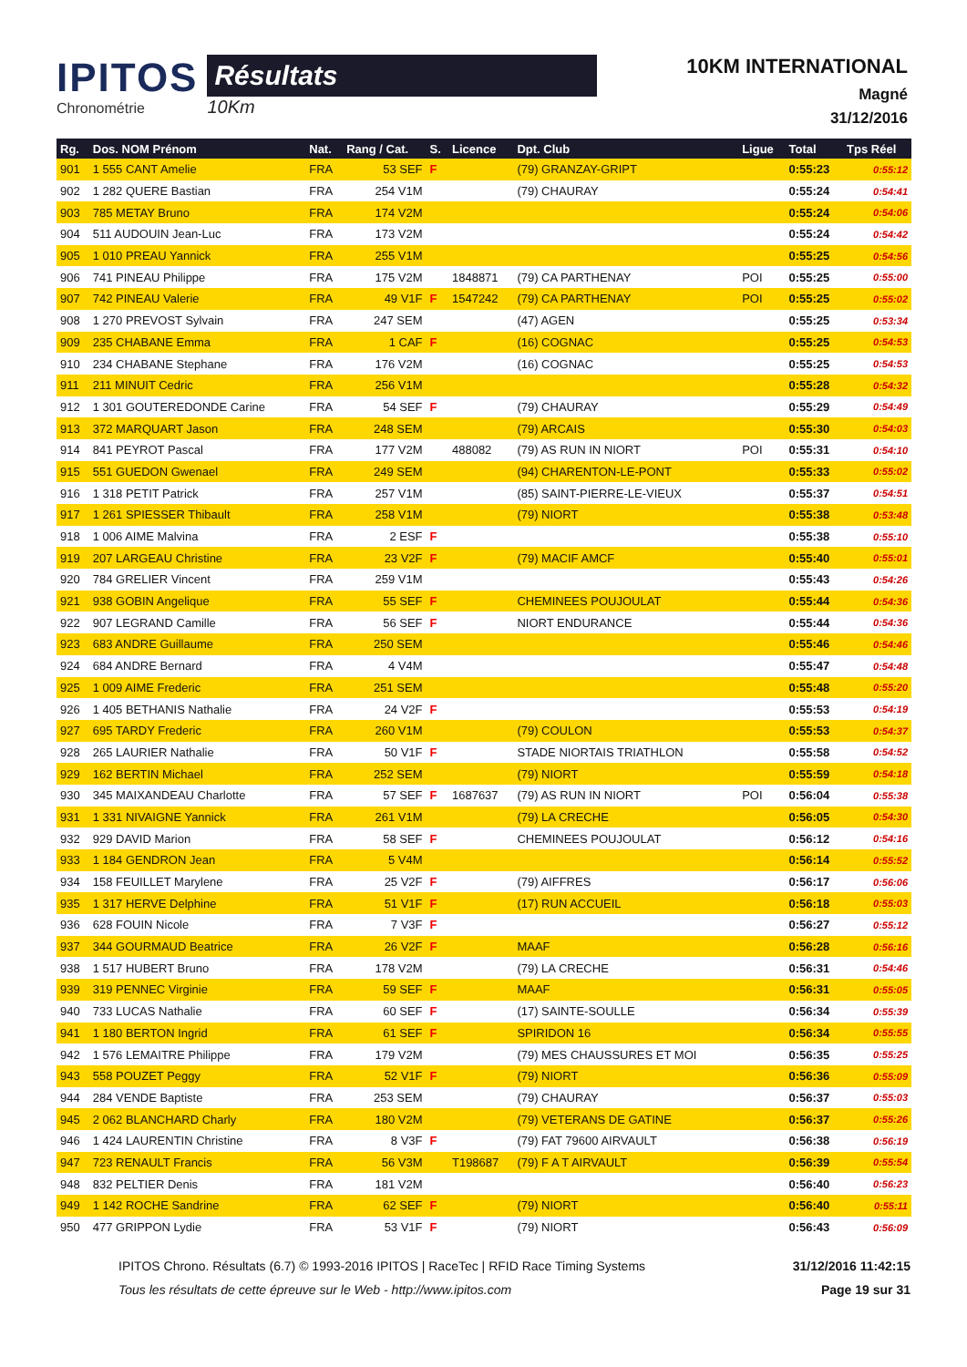IPITOS
Chronométrie
Résultats
10Km
10KM INTERNATIONAL
Magné
31/12/2016
| Rg. | Dos. NOM Prénom | Nat. | Rang / Cat. | S. | Licence | Dpt. Club | Ligue | Total | Tps Réel |
| --- | --- | --- | --- | --- | --- | --- | --- | --- | --- |
| 901 | 1 555 CANT Amelie | FRA | 53 SEF | F | | (79) GRANZAY-GRIPT | | 0:55:23 | 0:55:12 |
| 902 | 1 282 QUERE Bastian | FRA | 254 V1M | | | (79) CHAURAY | | 0:55:24 | 0:54:41 |
| 903 | 785 METAY Bruno | FRA | 174 V2M | | | | | 0:55:24 | 0:54:06 |
| 904 | 511 AUDOUIN Jean-Luc | FRA | 173 V2M | | | | | 0:55:24 | 0:54:42 |
| 905 | 1 010 PREAU Yannick | FRA | 255 V1M | | | | | 0:55:25 | 0:54:56 |
| 906 | 741 PINEAU Philippe | FRA | 175 V2M | | 1848871 | (79) CA PARTHENAY | POI | 0:55:25 | 0:55:00 |
| 907 | 742 PINEAU Valerie | FRA | 49 V1F | F | 1547242 | (79) CA PARTHENAY | POI | 0:55:25 | 0:55:02 |
| 908 | 1 270 PREVOST Sylvain | FRA | 247 SEM | | | (47) AGEN | | 0:55:25 | 0:53:34 |
| 909 | 235 CHABANE Emma | FRA | 1 CAF | F | | (16) COGNAC | | 0:55:25 | 0:54:53 |
| 910 | 234 CHABANE Stephane | FRA | 176 V2M | | | (16) COGNAC | | 0:55:25 | 0:54:53 |
| 911 | 211 MINUIT Cedric | FRA | 256 V1M | | | | | 0:55:28 | 0:54:32 |
| 912 | 1 301 GOUTEREDONDE Carine | FRA | 54 SEF | F | | (79) CHAURAY | | 0:55:29 | 0:54:49 |
| 913 | 372 MARQUART Jason | FRA | 248 SEM | | | (79) ARCAIS | | 0:55:30 | 0:54:03 |
| 914 | 841 PEYROT Pascal | FRA | 177 V2M | | 488082 | (79) AS RUN IN NIORT | POI | 0:55:31 | 0:54:10 |
| 915 | 551 GUEDON Gwenael | FRA | 249 SEM | | | (94) CHARENTON-LE-PONT | | 0:55:33 | 0:55:02 |
| 916 | 1 318 PETIT Patrick | FRA | 257 V1M | | | (85) SAINT-PIERRE-LE-VIEUX | | 0:55:37 | 0:54:51 |
| 917 | 1 261 SPIESSER Thibault | FRA | 258 V1M | | | (79) NIORT | | 0:55:38 | 0:53:48 |
| 918 | 1 006 AIME Malvina | FRA | 2 ESF | F | | | | 0:55:38 | 0:55:10 |
| 919 | 207 LARGEAU Christine | FRA | 23 V2F | F | | (79) MACIF AMCF | | 0:55:40 | 0:55:01 |
| 920 | 784 GRELIER Vincent | FRA | 259 V1M | | | | | 0:55:43 | 0:54:26 |
| 921 | 938 GOBIN Angelique | FRA | 55 SEF | F | | CHEMINEES POUJOULAT | | 0:55:44 | 0:54:36 |
| 922 | 907 LEGRAND Camille | FRA | 56 SEF | F | | NIORT ENDURANCE | | 0:55:44 | 0:54:36 |
| 923 | 683 ANDRE Guillaume | FRA | 250 SEM | | | | | 0:55:46 | 0:54:46 |
| 924 | 684 ANDRE Bernard | FRA | 4 V4M | | | | | 0:55:47 | 0:54:48 |
| 925 | 1 009 AIME Frederic | FRA | 251 SEM | | | | | 0:55:48 | 0:55:20 |
| 926 | 1 405 BETHANIS Nathalie | FRA | 24 V2F | F | | | | 0:55:53 | 0:54:19 |
| 927 | 695 TARDY Frederic | FRA | 260 V1M | | | (79) COULON | | 0:55:53 | 0:54:37 |
| 928 | 265 LAURIER Nathalie | FRA | 50 V1F | F | | STADE NIORTAIS TRIATHLON | | 0:55:58 | 0:54:52 |
| 929 | 162 BERTIN Michael | FRA | 252 SEM | | | (79) NIORT | | 0:55:59 | 0:54:18 |
| 930 | 345 MAIXANDEAU Charlotte | FRA | 57 SEF | F | 1687637 | (79) AS RUN IN NIORT | POI | 0:56:04 | 0:55:38 |
| 931 | 1 331 NIVAIGNE Yannick | FRA | 261 V1M | | | (79) LA CRECHE | | 0:56:05 | 0:54:30 |
| 932 | 929 DAVID Marion | FRA | 58 SEF | F | | CHEMINEES POUJOULAT | | 0:56:12 | 0:54:16 |
| 933 | 1 184 GENDRON Jean | FRA | 5 V4M | | | | | 0:56:14 | 0:55:52 |
| 934 | 158 FEUILLET Marylene | FRA | 25 V2F | F | | (79) AIFFRES | | 0:56:17 | 0:56:06 |
| 935 | 1 317 HERVE Delphine | FRA | 51 V1F | F | | (17) RUN ACCUEIL | | 0:56:18 | 0:55:03 |
| 936 | 628 FOUIN Nicole | FRA | 7 V3F | F | | | | 0:56:27 | 0:55:12 |
| 937 | 344 GOURMAUD Beatrice | FRA | 26 V2F | F | | MAAF | | 0:56:28 | 0:56:16 |
| 938 | 1 517 HUBERT Bruno | FRA | 178 V2M | | | (79) LA CRECHE | | 0:56:31 | 0:54:46 |
| 939 | 319 PENNEC Virginie | FRA | 59 SEF | F | | MAAF | | 0:56:31 | 0:55:05 |
| 940 | 733 LUCAS Nathalie | FRA | 60 SEF | F | | (17) SAINTE-SOULLE | | 0:56:34 | 0:55:39 |
| 941 | 1 180 BERTON Ingrid | FRA | 61 SEF | F | | SPIRIDON 16 | | 0:56:34 | 0:55:55 |
| 942 | 1 576 LEMAITRE Philippe | FRA | 179 V2M | | | (79) MES CHAUSSURES ET MOI | | 0:56:35 | 0:55:25 |
| 943 | 558 POUZET Peggy | FRA | 52 V1F | F | | (79) NIORT | | 0:56:36 | 0:55:09 |
| 944 | 284 VENDE Baptiste | FRA | 253 SEM | | | (79) CHAURAY | | 0:56:37 | 0:55:03 |
| 945 | 2 062 BLANCHARD Charly | FRA | 180 V2M | | | (79) VETERANS DE GATINE | | 0:56:37 | 0:55:26 |
| 946 | 1 424 LAURENTIN Christine | FRA | 8 V3F | F | | (79) FAT 79600 AIRVAULT | | 0:56:38 | 0:56:19 |
| 947 | 723 RENAULT Francis | FRA | 56 V3M | | T198687 | (79) F A T AIRVAULT | | 0:56:39 | 0:55:54 |
| 948 | 832 PELTIER Denis | FRA | 181 V2M | | | | | 0:56:40 | 0:56:23 |
| 949 | 1 142 ROCHE Sandrine | FRA | 62 SEF | F | | (79) NIORT | | 0:56:40 | 0:55:11 |
| 950 | 477 GRIPPON Lydie | FRA | 53 V1F | F | | (79) NIORT | | 0:56:43 | 0:56:09 |
IPITOS Chrono. Résultats (6.7) © 1993-2016 IPITOS | RaceTec | RFID Race Timing Systems
Tous les résultats de cette épreuve sur le Web - http://www.ipitos.com
31/12/2016 11:42:15
Page 19 sur 31